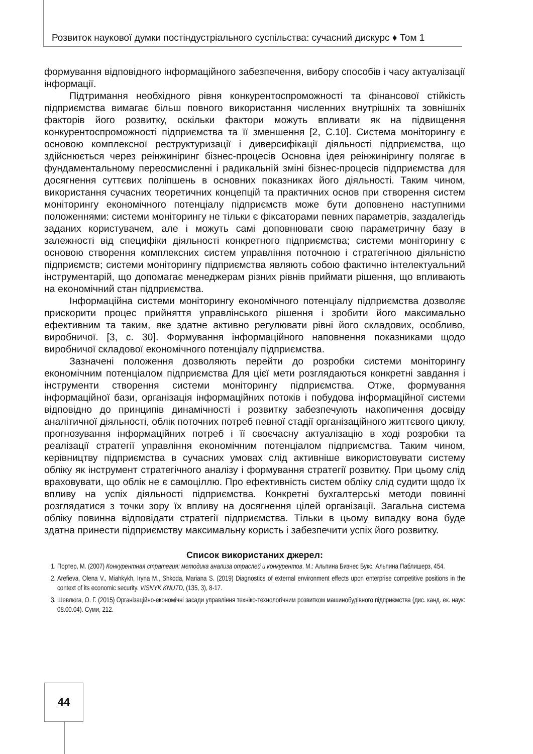Розвиток наукової думки постіндустріального суспільства: сучасний дискурс ♦ Том 1
формування відповідного інформаційного забезпечення, вибору способів і часу актуалізації інформації.
Підтримання необхідного рівня конкурентоспроможності та фінансової стійкість підприємства вимагає більш повного використання численних внутрішніх та зовнішніх факторів його розвитку, оскільки фактори можуть впливати як на підвищення конкурентоспроможності підприємства та її зменшення [2, С.10]. Система моніторингу є основою комплексної реструктуризації і диверсифікації діяльності підприємства, що здійснюється через реінжиніринг бізнес-процесів Основна ідея реінжинірингу полягає в фундаментальному переосмисленні і радикальній зміні бізнес-процесів підприємства для досягнення суттєвих поліпшень в основних показниках його діяльності. Таким чином, використання сучасних теоретичних концепцій та практичних основ при створення систем моніторингу економічного потенціалу підприємств може бути доповнено наступними положеннями: системи моніторингу не тільки є фіксаторами певних параметрів, заздалегідь заданих користувачем, але і можуть самі доповнювати свою параметричну базу в залежності від специфіки діяльності конкретного підприємства; системи моніторингу є основою створення комплексних систем управління поточною і стратегічною діяльністю підприємств; системи моніторингу підприємства являють собою фактично інтелектуальний інструментарій, що допомагає менеджерам різних рівнів приймати рішення, що впливають на економічний стан підприємства.
Інформаційна системи моніторингу економічного потенціалу підприємства дозволяє прискорити процес прийняття управлінського рішення і зробити його максимально ефективним та таким, яке здатне активно регулювати рівні його складових, особливо, виробничої. [3, с. 30]. Формування інформаційного наповнення показниками щодо виробничої складової економічного потенціалу підприємства.
Зазначені положення дозволяють перейти до розробки системи моніторингу економічним потенціалом підприємства Для цієї мети розглядаються конкретні завдання і інструменти створення системи моніторингу підприємства. Отже, формування інформаційної бази, організація інформаційних потоків і побудова інформаційної системи відповідно до принципів динамічності і розвитку забезпечують накопичення досвіду аналітичної діяльності, облік поточних потреб певної стадії організаційного життєвого циклу, прогнозування інформаційних потреб і її своєчасну актуалізацію в ході розробки та реалізації стратегії управління економічним потенціалом підприємства. Таким чином, керівництву підприємства в сучасних умовах слід активніше використовувати систему обліку як інструмент стратегічного аналізу і формування стратегії розвитку. При цьому слід враховувати, що облік не є самоціллю. Про ефективність систем обліку слід судити щодо їх впливу на успіх діяльності підприємства. Конкретні бухгалтерські методи повинні розглядатися з точки зору їх впливу на досягнення цілей організації. Загальна система обліку повинна відповідати стратегії підприємства. Тільки в цьому випадку вона буде здатна принести підприємству максимальну користь і забезпечити успіх його розвитку.
Список використаних джерел:
1. Портер, М. (2007) Конкурентная стратегия: методика анализа отраслей и конкурентов. М.: Альпина Бизнес Букс, Альпина Паблишерз, 454.
2. Arefieva, Olena V., Miahkykh, Iryna M., Shkoda, Mariana S. (2019) Diagnostics of external environment effects upon enterprise competitive positions in the context of its economic security. VISNYK KNUTD, (135, 3), 8-17.
3. Шевлюга, О. Г. (2015) Організаційно-економічні засади управління техніко-технологічним розвитком машинобудівного підприємства (дис. канд. ек. наук: 08.00.04). Суми, 212.
44